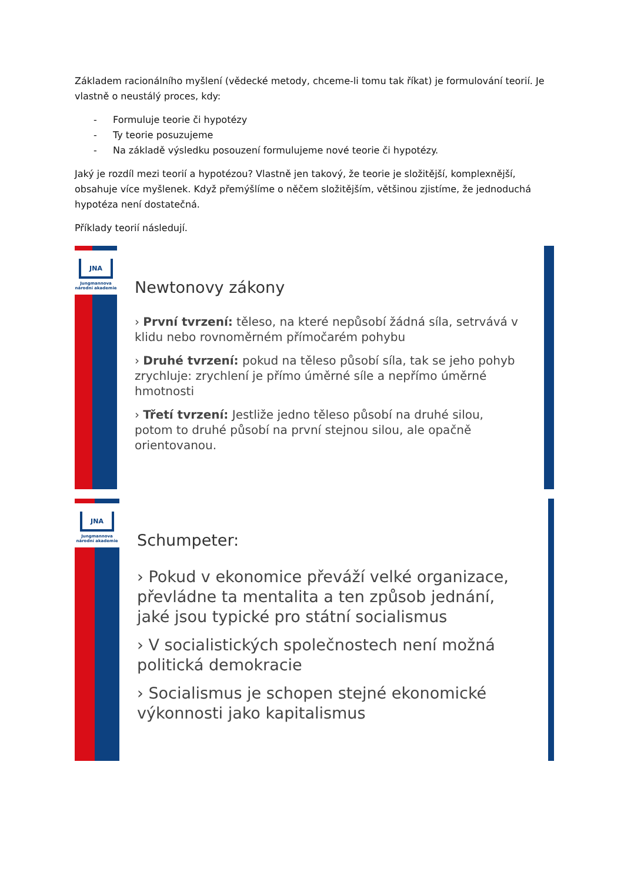Základem racionálního myšlení (vědecké metody, chceme-li tomu tak říkat) je formulování teorií. Je vlastně o neustálý proces, kdy:
- Formuluje teorie či hypotézy
- Ty teorie posuzujeme
- Na základě výsledku posouzení formulujeme nové teorie či hypotézy.
Jaký je rozdíl mezi teorií a hypotézou? Vlastně jen takový, že teorie je složitější, komplexnější, obsahuje více myšlenek. Když přemýšlíme o něčem složitějším, většinou zjistíme, že jednoduchá hypotéza není dostatečná.
Příklady teorií následují.
JNA
Jungmannova
národní akademie
Newtonovy zákony
› První tvrzení: těleso, na které nepůsobí žádná síla, setrvává v klidu nebo rovnoměrném přímočarém pohybu
› Druhé tvrzení: pokud na těleso působí síla, tak se jeho pohyb zrychluje: zrychlení je přímo úměrné síle a nepřímo úměrné hmotnosti
› Třetí tvrzení: Jestliže jedno těleso působí na druhé silou, potom to druhé působí na první stejnou silou, ale opačně orientovanou.
JNA
Jungmannova
národní akademie
Schumpeter:
› Pokud v ekonomice převáží velké organizace, převládne ta mentalita a ten způsob jednání, jaké jsou typické pro státní socialismus
› V socialistických společnostech není možná politická demokracie
› Socialismus je schopen stejné ekonomické výkonnosti jako kapitalismus